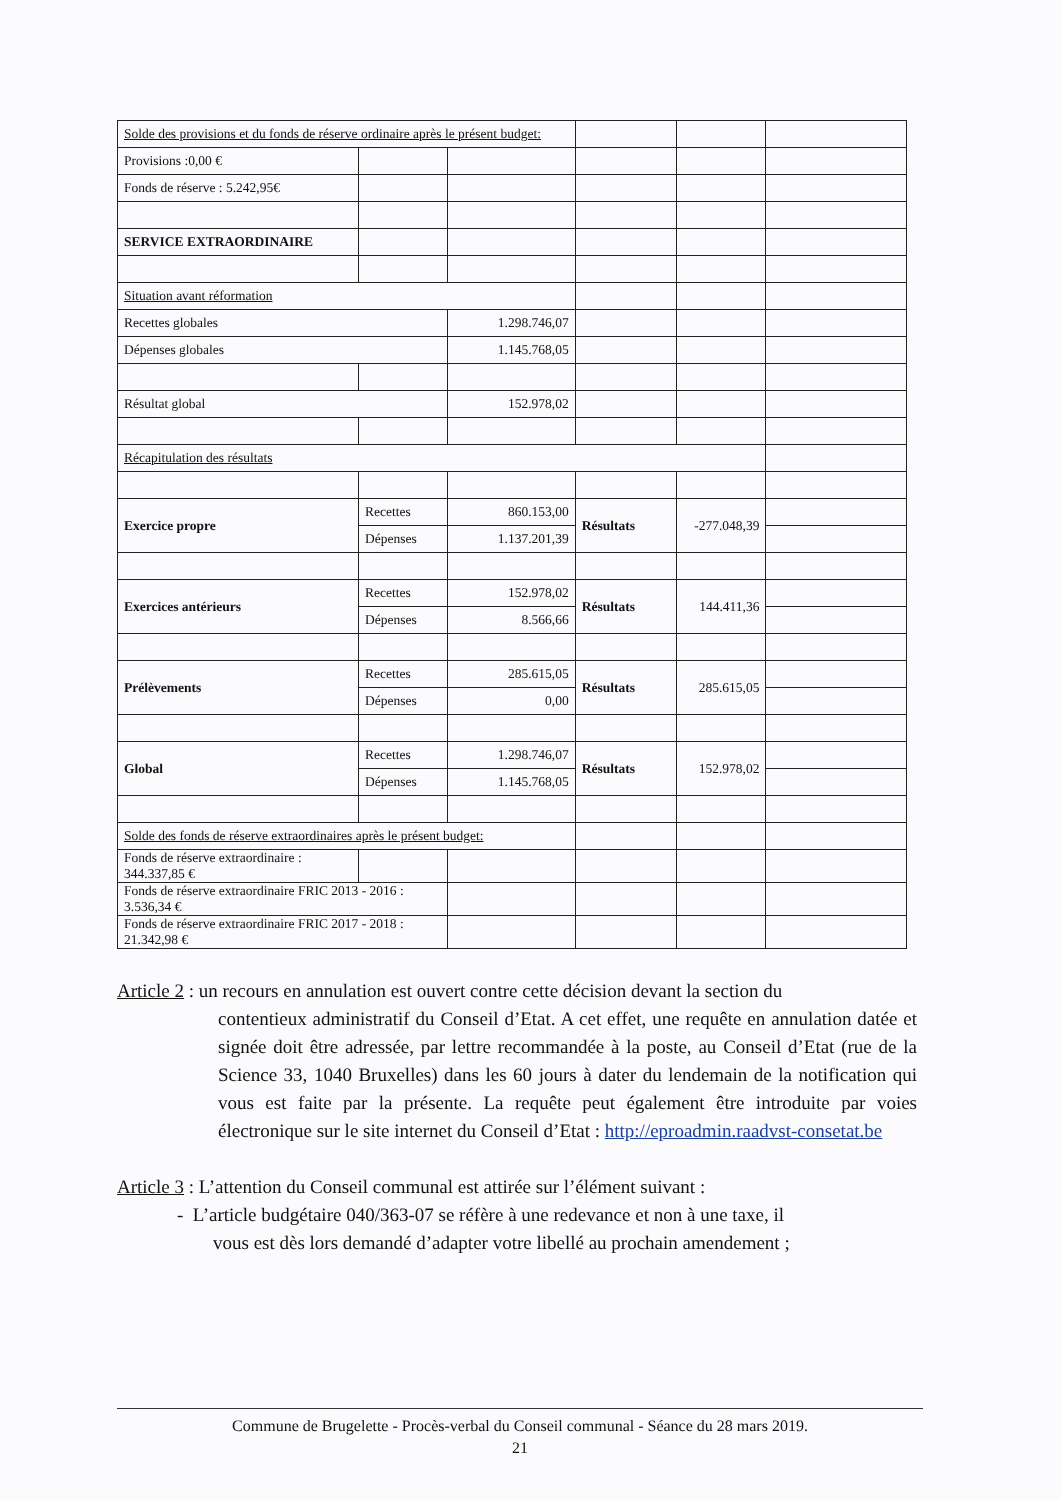| Solde des provisions et du fonds de réserve ordinaire après le présent budget: | | | | | |
| Provisions :0,00 € | | | | | |
| Fonds de réserve : 5.242,95€ | | | | | |
| SERVICE EXTRAORDINAIRE | | | | | |
| Situation avant réformation | | | | | |
| Recettes globales | | 1.298.746,07 | | | |
| Dépenses globales | | 1.145.768,05 | | | |
| Résultat global | | 152.978,02 | | | |
| Récapitulation des résultats | | | | | |
| Exercice propre | Recettes | 860.153,00 | Résultats | -277.048,39 | |
| | Dépenses | 1.137.201,39 | | | |
| Exercices antérieurs | Recettes | 152.978,02 | Résultats | 144.411,36 | |
| | Dépenses | 8.566,66 | | | |
| Prélèvements | Recettes | 285.615,05 | Résultats | 285.615,05 | |
| | Dépenses | 0,00 | | | |
| Global | Recettes | 1.298.746,07 | Résultats | 152.978,02 | |
| | Dépenses | 1.145.768,05 | | | |
| Solde des fonds de réserve extraordinaires après le présent budget: | | | | | |
| Fonds de réserve extraordinaire : 344.337,85 € | | | | | |
| Fonds de réserve extraordinaire FRIC 2013 - 2016 : 3.536,34 € | | | | | |
| Fonds de réserve extraordinaire FRIC 2017 - 2018 : 21.342,98 € | | | | | |
Article 2 : un recours en annulation est ouvert contre cette décision devant la section du
contentieux administratif du Conseil d’Etat. A cet effet, une requête en annulation datée et signée doit être adressée, par lettre recommandée à la poste, au Conseil d’Etat (rue de la Science 33, 1040 Bruxelles) dans les 60 jours à dater du lendemain de la notification qui vous est faite par la présente. La requête peut également être introduite par voies électronique sur le site internet du Conseil d’Etat : http://eproadmin.raadvst-consetat.be
Article 3 : L’attention du Conseil communal est attirée sur l’élément suivant :
- L’article budgétaire 040/363-07 se réfère à une redevance et non à une taxe, il
vous est dès lors demandé d’adapter votre libellé au prochain amendement ;
Commune de Brugelette - Procès-verbal du Conseil communal - Séance du 28 mars 2019.
21